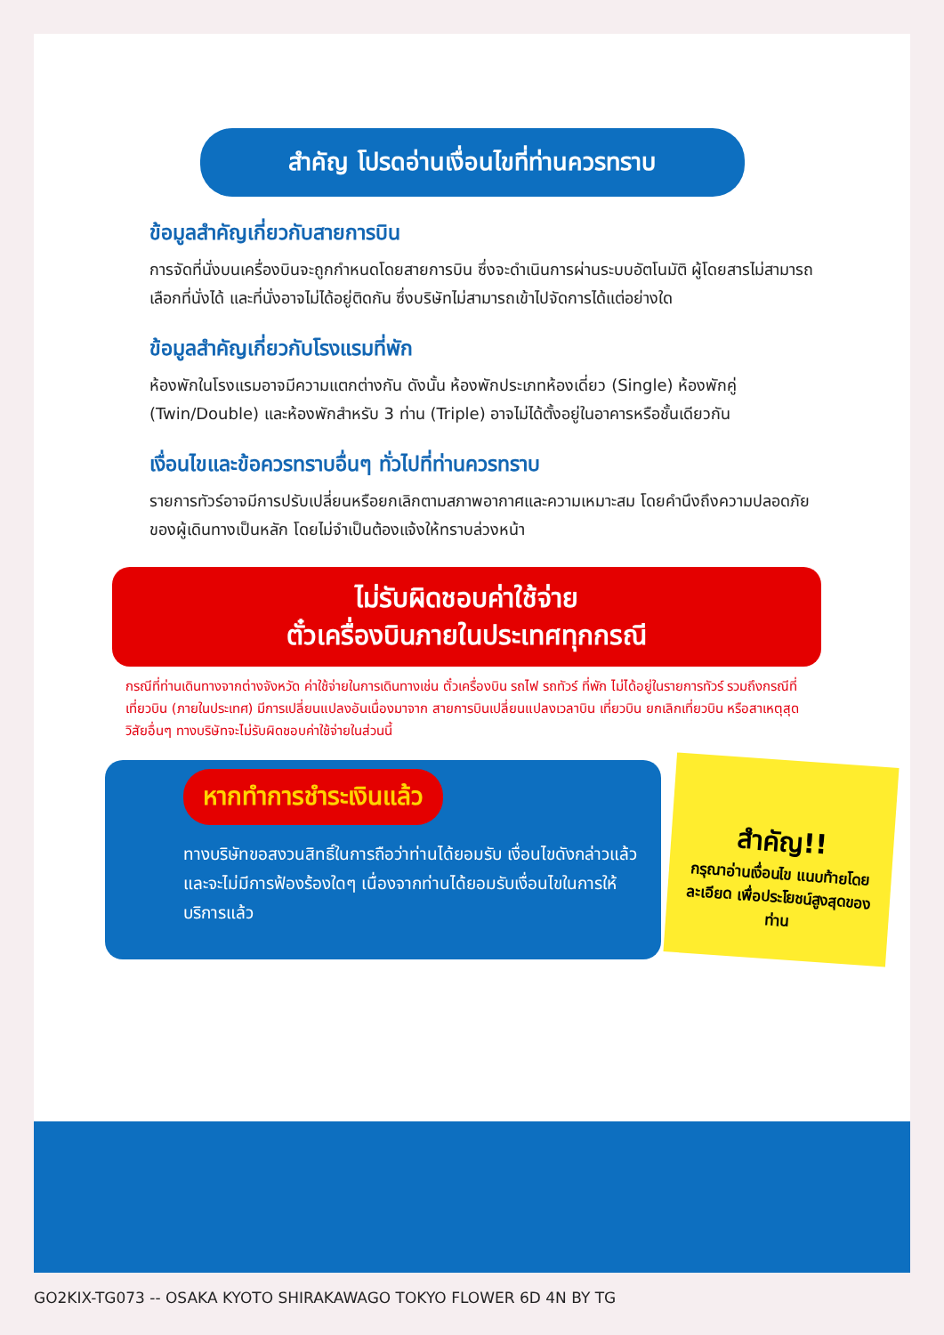สำคัญ โปรดอ่านเงื่อนไขที่ท่านควรทราบ
ข้อมูลสำคัญเกี่ยวกับสายการบิน
การจัดที่นั่งบนเครื่องบินจะถูกกำหนดโดยสายการบิน ซึ่งจะดำเนินการผ่านระบบอัตโนมัติ ผู้โดยสารไม่สามารถเลือกที่นั่งได้ และที่นั่งอาจไม่ได้อยู่ติดกัน ซึ่งบริษัทไม่สามารถเข้าไปจัดการได้แต่อย่างใด
ข้อมูลสำคัญเกี่ยวกับโรงแรมที่พัก
ห้องพักในโรงแรมอาจมีความแตกต่างกัน ดังนั้น ห้องพักประเภทห้องเดี่ยว (Single) ห้องพักคู่ (Twin/Double) และห้องพักสำหรับ 3 ท่าน (Triple) อาจไม่ได้ตั้งอยู่ในอาคารหรือชั้นเดียวกัน
เงื่อนไขและข้อควรทราบอื่นๆ ทั่วไปที่ท่านควรทราบ
รายการทัวร์อาจมีการปรับเปลี่ยนหรือยกเลิกตามสภาพอากาศและความเหมาะสม โดยคำนึงถึงความปลอดภัยของผู้เดินทางเป็นหลัก โดยไม่จำเป็นต้องแจ้งให้ทราบล่วงหน้า
ไม่รับผิดชอบค่าใช้จ่าย
ตั๋วเครื่องบินภายในประเทศทุกกรณี
กรณีที่ท่านเดินทางจากต่างจังหวัด ค่าใช้จ่ายในการเดินทางเช่น ตั๋วเครื่องบิน รถไฟ รถทัวร์ ที่พัก ไม่ได้อยู่ในรายการทัวร์ รวมถึงกรณีที่เที่ยวบิน (ภายในประเทศ) มีการเปลี่ยนแปลงอันเนื่องมาจาก สายการบินเปลี่ยนแปลงเวลาบิน เที่ยวบิน ยกเลิกเที่ยวบิน หรือสาเหตุสุดวิสัยอื่นๆ ทางบริษัทจะไม่รับผิดชอบค่าใช้จ่ายในส่วนนี้
หากทำการชำระเงินแล้ว
ทางบริษัทขอสงวนสิทธิ์ในการถือว่าท่านได้ยอมรับ เงื่อนไขดังกล่าวแล้ว และจะไม่มีการฟ้องร้องใดๆ เนื่องจากท่านได้ยอมรับเงื่อนไขในการให้บริการแล้ว
สำคัญ!!
กรุณาอ่านเงื่อนไข แนบท้ายโดยละเอียด เพื่อประโยชน์สูงสุดของท่าน
GO2KIX-TG073 -- OSAKA KYOTO SHIRAKAWAGO TOKYO FLOWER 6D 4N BY TG